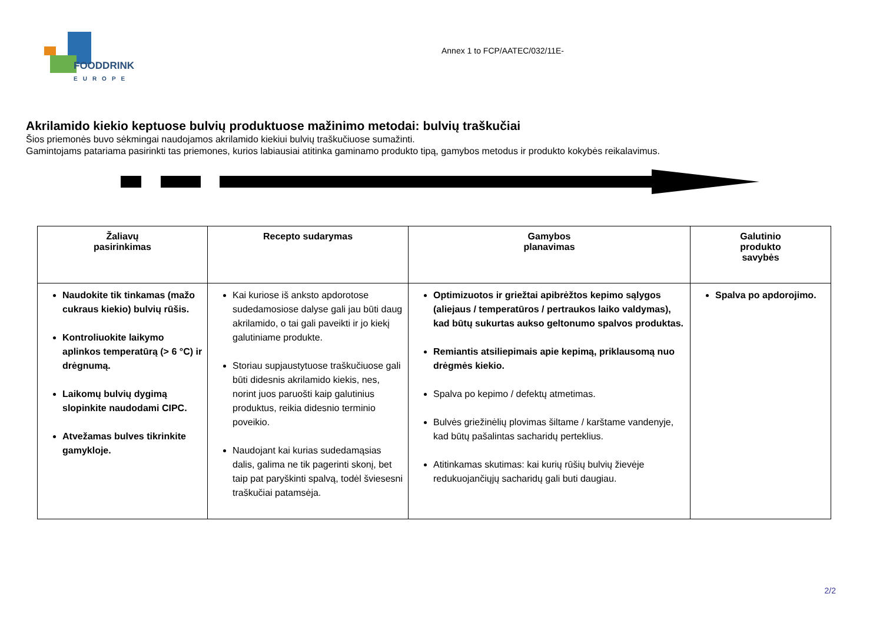FOODDRINK
EUROPE
Annex 1 to FCP/AATEC/032/11E-
Akrilamido kiekio keptuose bulvių produktuose mažinimo metodai: bulvių traškučiai
Šios priemonės buvo sėkmingai naudojamos akrilamido kiekiui bulvių traškučiuose sumažinti.
Gamintojams patariama pasirinkti tas priemones, kurios labiausiai atitinka gaminamo produkto tipą, gamybos metodus ir produkto kokybės reikalavimus.
| Žaliavų pasirinkimas | Recepto sudarymas | Gamybos planavimas | Galutinio produkto savybės |
| --- | --- | --- | --- |
| Naudokite tik tinkamas (mažo cukraus kiekio) bulvių rūšis. Kontroliuokite laikymo aplinkos temperatūrą (> 6 °C) ir drėgnumą. Laikomų bulvių dygimą slopinkite naudodami CIPC. Atvežamas bulves tikrinkite gamykloje. | Kai kuriose iš anksto apdorotose sudedamosiose dalyse gali jau būti daug akrilamido, o tai gali paveikti ir jo kiekį galutiniame produkte. Storiau supjaustytuose traškučiuose gali būti didesnis akrilamido kiekis, nes, norint juos paruošti kaip galutinius produktus, reikia didesnio terminio poveikio. Naudojant kai kurias sudedamąsias dalis, galima ne tik pagerinti skonį, bet taip pat paryškinti spalvą, todėl šviesesni traškučiai patamsėja. | Optimizuotos ir griežtai apibrėžtos kepimo sąlygos (aliejaus / temperatūros / pertraukos laiko valdymas), kad būtų sukurtas aukso geltonumo spalvos produktas. Remiantis atsiliepimais apie kepimą, priklausomą nuo drėgmės kiekio. Spalva po kepimo / defektų atmetimas. Bulvės griežinėlių plovimas šiltame / karštame vandenyje, kad būtų pašalintas sacharidų perteklius. Atitinkamas skutimas: kai kurių rūšių bulvių žievėje redukuojančiųjų sacharidų gali buti daugiau. | Spalva po apdorojimo. |
2/2